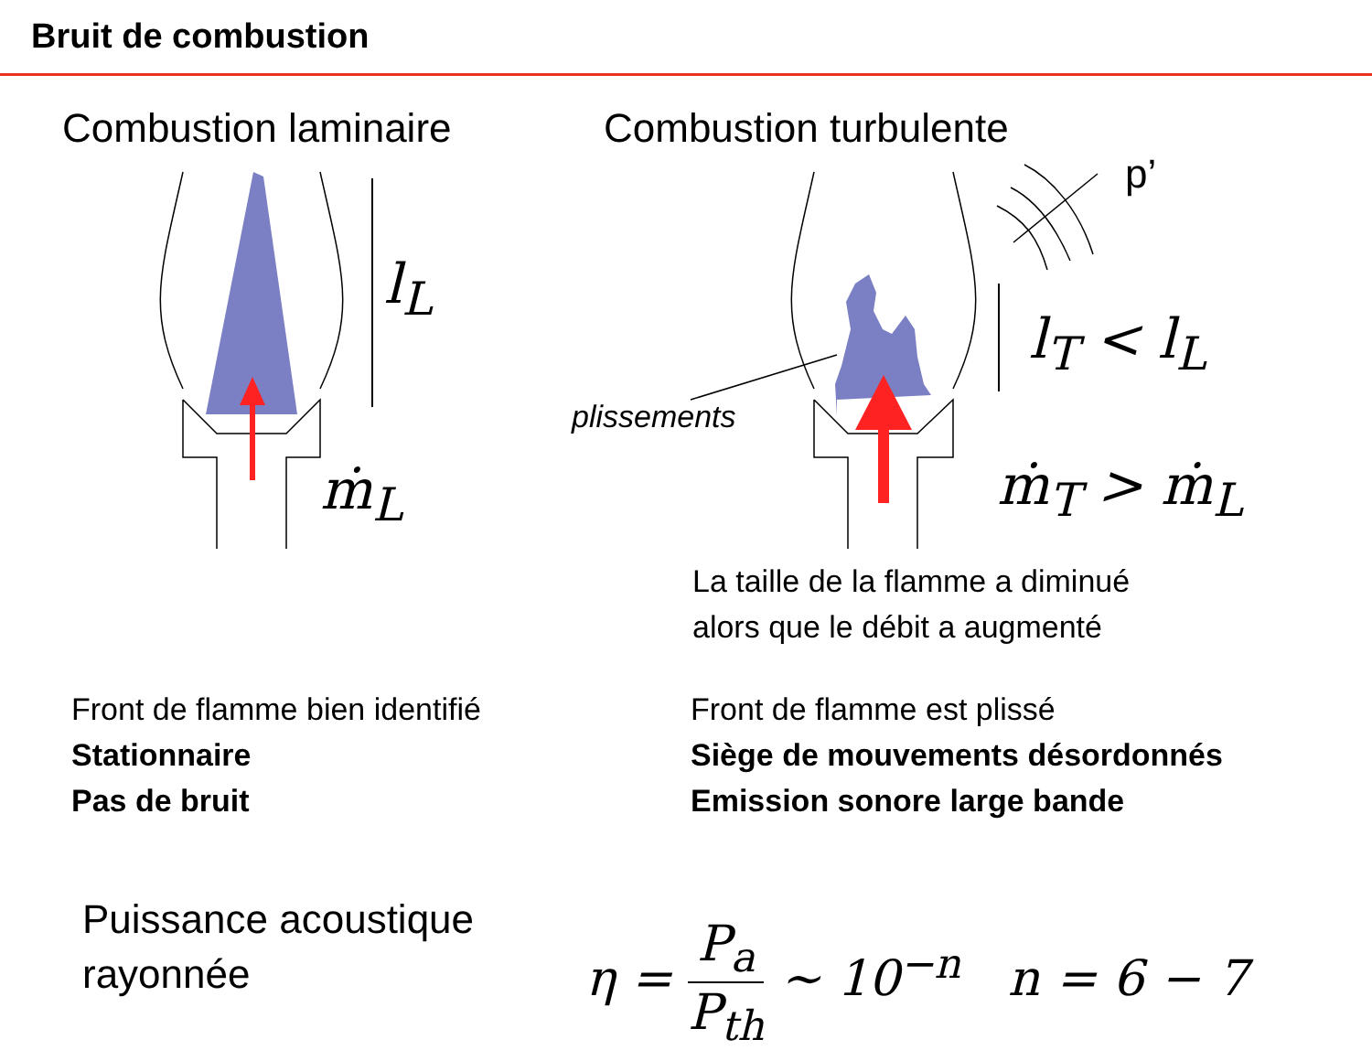Bruit de combustion
Combustion laminaire Combustion turbulente
l<sub>L</sub>
ṁ<sub>L</sub>
p’
l<sub>T</sub> < l<sub>L</sub>
plissements
ṁ<sub>T</sub> > ṁ<sub>L</sub>
La taille de la flamme a diminué
alors que le débit a augmenté
Front de flamme bien identifié
Stationnaire
Pas de bruit
Front de flamme est plissé
Siège de mouvements désordonnés
Emission sonore large bande
Puissance acoustique
rayonnée
η = P<sub>a</sub> P<sub>th</sub> ~ 10<sup>−n</sup> n = 6 − 7